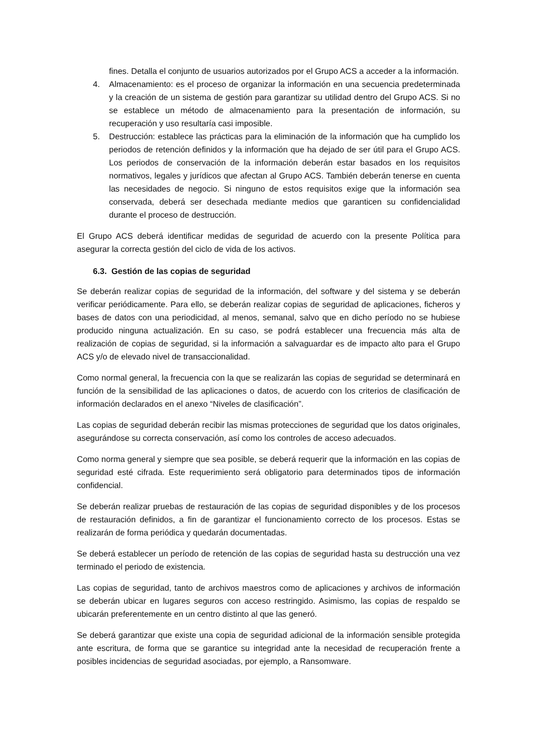fines. Detalla el conjunto de usuarios autorizados por el Grupo ACS a acceder a la información.
4. Almacenamiento: es el proceso de organizar la información en una secuencia predeterminada y la creación de un sistema de gestión para garantizar su utilidad dentro del Grupo ACS. Si no se establece un método de almacenamiento para la presentación de información, su recuperación y uso resultaría casi imposible.
5. Destrucción: establece las prácticas para la eliminación de la información que ha cumplido los periodos de retención definidos y la información que ha dejado de ser útil para el Grupo ACS. Los periodos de conservación de la información deberán estar basados en los requisitos normativos, legales y jurídicos que afectan al Grupo ACS. También deberán tenerse en cuenta las necesidades de negocio. Si ninguno de estos requisitos exige que la información sea conservada, deberá ser desechada mediante medios que garanticen su confidencialidad durante el proceso de destrucción.
El Grupo ACS deberá identificar medidas de seguridad de acuerdo con la presente Política para asegurar la correcta gestión del ciclo de vida de los activos.
6.3. Gestión de las copias de seguridad
Se deberán realizar copias de seguridad de la información, del software y del sistema y se deberán verificar periódicamente. Para ello, se deberán realizar copias de seguridad de aplicaciones, ficheros y bases de datos con una periodicidad, al menos, semanal, salvo que en dicho período no se hubiese producido ninguna actualización. En su caso, se podrá establecer una frecuencia más alta de realización de copias de seguridad, si la información a salvaguardar es de impacto alto para el Grupo ACS y/o de elevado nivel de transaccionalidad.
Como normal general, la frecuencia con la que se realizarán las copias de seguridad se determinará en función de la sensibilidad de las aplicaciones o datos, de acuerdo con los criterios de clasificación de información declarados en el anexo “Niveles de clasificación”.
Las copias de seguridad deberán recibir las mismas protecciones de seguridad que los datos originales, asegurándose su correcta conservación, así como los controles de acceso adecuados.
Como norma general y siempre que sea posible, se deberá requerir que la información en las copias de seguridad esté cifrada. Este requerimiento será obligatorio para determinados tipos de información confidencial.
Se deberán realizar pruebas de restauración de las copias de seguridad disponibles y de los procesos de restauración definidos, a fin de garantizar el funcionamiento correcto de los procesos. Estas se realizarán de forma periódica y quedarán documentadas.
Se deberá establecer un período de retención de las copias de seguridad hasta su destrucción una vez terminado el periodo de existencia.
Las copias de seguridad, tanto de archivos maestros como de aplicaciones y archivos de información se deberán ubicar en lugares seguros con acceso restringido. Asimismo, las copias de respaldo se ubicarán preferentemente en un centro distinto al que las generó.
Se deberá garantizar que existe una copia de seguridad adicional de la información sensible protegida ante escritura, de forma que se garantice su integridad ante la necesidad de recuperación frente a posibles incidencias de seguridad asociadas, por ejemplo, a Ransomware.